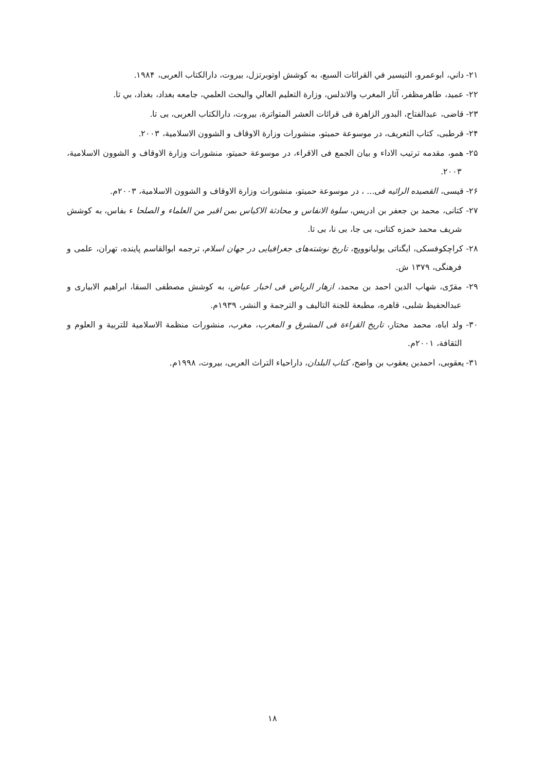۲۱- داني، ابوعمرو، التيسير في القرائات السبع، به كوشش اوتوبرتزل، بيروت، دارالكتاب العربی، ۱۹۸۴.
۲۲- عميد، طاهرمظفر، آثار المغرب والاندلس، وزارة التعليم العالي والبحث العلمي، جامعه بغداد، بغداد، بي تا.
۲۳- قاضی، عبدالفتاح، البدور الزاهرة فی قرائات العشر المتواترة، بيروت، دارالكتاب العربی، بی تا.
۲۴- قرطبی، كتاب التعريف، در موسوعة حميتو، منشورات وزارة الاوقاف و الشوون الاسلامية، ۲۰۰۳.
۲۵- همو، مقدمه ترتيب الاداء و بيان الجمع فی الاقراء، در موسوعة حميتو، منشورات وزارة الاوقاف و الشوون الاسلامية، ۲۰۰۳.
۲۶- قيسی، القصيده الرائيه فی... ، در موسوعة حميتو، منشورات وزارة الاوقاف و الشوون الاسلامية، ۲۰۰۳م.
۲۷- كتانی، محمد بن جعفر بن ادريس، سلوة الانفاس و محادثة الاكياس بمن اقبر من العلماء و الصلحا ء بفاس، به كوشش شريف محمد حمزه كتانی، بی جا، بی نا، بی تا.
۲۸- كراچكوفسكی، ايگناتی يوليانوويچ، تاريخ نوشته‌های جغرافيايی در جهان اسلام، ترجمه ابوالقاسم پاينده، تهران، علمی و فرهنگی، ۱۳۷۹ ش.
۲۹- مقرّی، شهاب الدين احمد بن محمد، ازهار الرياض فی اخبار عياض، به كوشش مصطفی السقا، ابراهيم الابياری و عبدالحفيظ شلبی، قاهره، مطبعة للجنة التاليف و الترجمة و النشر، ۱۹۳۹م.
۳۰- ولد اباه، محمد مختار، تاريخ القراءة فی المشرق و المغرب، مغرب، منشورات منظمة الاسلامية للتربية و العلوم و الثقافة، ۲۰۰۱م.
۳۱- يعقوبی، احمدبن يعقوب بن واضح، كتاب البلدان، داراحياء التراث العربی، بيروت، ۱۹۹۸م.
۱۸